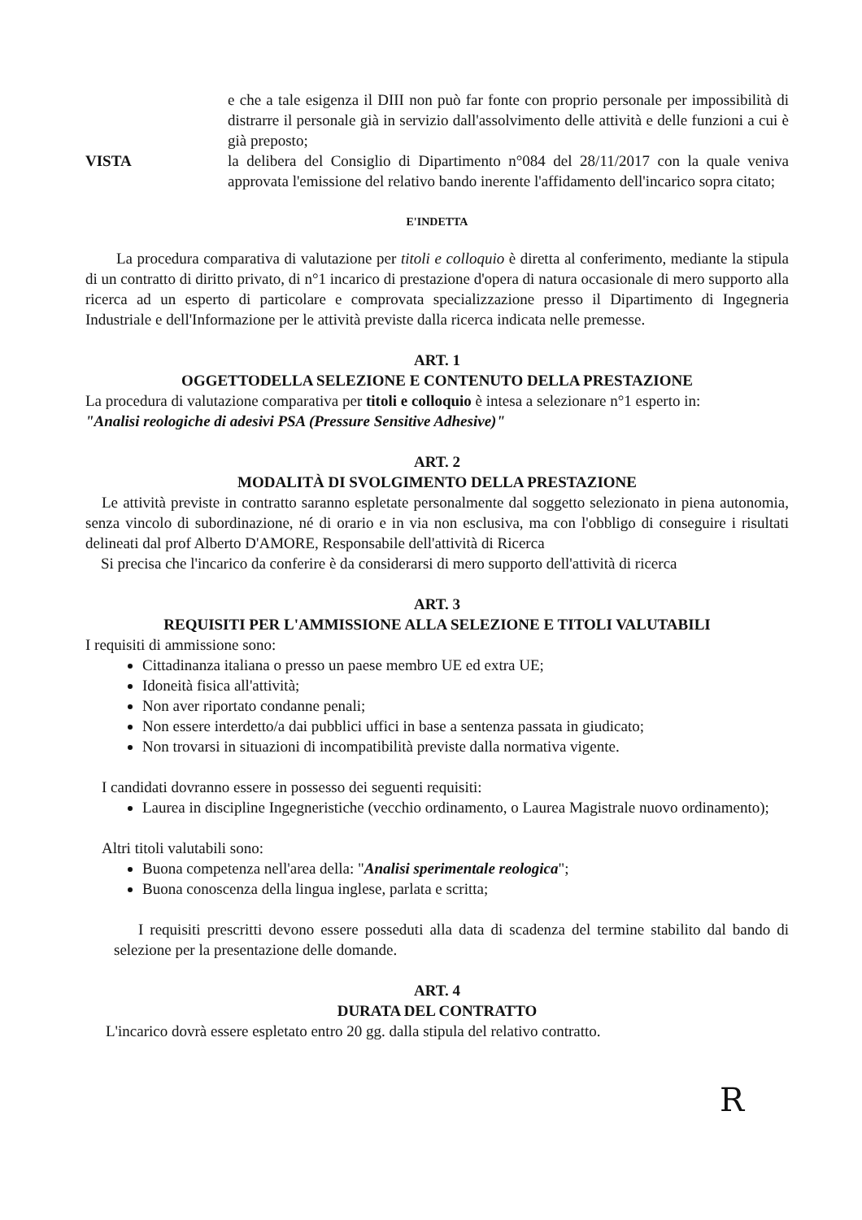e che a tale esigenza il DIII non può far fonte con proprio personale per impossibilità di distrarre il personale già in servizio dall'assolvimento delle attività e delle funzioni a cui è già preposto;
VISTA la delibera del Consiglio di Dipartimento n°084 del 28/11/2017 con la quale veniva approvata l'emissione del relativo bando inerente l'affidamento dell'incarico sopra citato;
E'INDETTA
La procedura comparativa di valutazione per titoli e colloquio è diretta al conferimento, mediante la stipula di un contratto di diritto privato, di n°1 incarico di prestazione d'opera di natura occasionale di mero supporto alla ricerca ad un esperto di particolare e comprovata specializzazione presso il Dipartimento di Ingegneria Industriale e dell'Informazione per le attività previste dalla ricerca indicata nelle premesse.
ART. 1
OGGETTODELLA SELEZIONE E CONTENUTO DELLA PRESTAZIONE
La procedura di valutazione comparativa per titoli e colloquio è intesa a selezionare n°1 esperto in:
"Analisi reologiche di adesivi PSA (Pressure Sensitive Adhesive)"
ART. 2
MODALITÀ DI SVOLGIMENTO DELLA PRESTAZIONE
Le attività previste in contratto saranno espletate personalmente dal soggetto selezionato in piena autonomia, senza vincolo di subordinazione, né di orario e in via non esclusiva, ma con l'obbligo di conseguire i risultati delineati dal prof Alberto D'AMORE, Responsabile dell'attività di Ricerca
Si precisa che l'incarico da conferire è da considerarsi di mero supporto dell'attività di ricerca
ART. 3
REQUISITI PER L'AMMISSIONE ALLA SELEZIONE E TITOLI VALUTABILI
I requisiti di ammissione sono:
Cittadinanza italiana o presso un paese membro UE ed extra UE;
Idoneità fisica all'attività;
Non aver riportato condanne penali;
Non essere interdetto/a dai pubblici uffici in base a sentenza passata in giudicato;
Non trovarsi in situazioni di incompatibilità previste dalla normativa vigente.
I candidati dovranno essere in possesso dei seguenti requisiti:
Laurea in discipline Ingegneristiche (vecchio ordinamento, o Laurea Magistrale nuovo ordinamento);
Altri titoli valutabili sono:
Buona competenza nell'area della: "Analisi sperimentale reologica";
Buona conoscenza della lingua inglese, parlata e scritta;
I requisiti prescritti devono essere posseduti alla data di scadenza del termine stabilito dal bando di selezione per la presentazione delle domande.
ART. 4
DURATA DEL CONTRATTO
L'incarico dovrà essere espletato entro 20 gg. dalla stipula del relativo contratto.
R